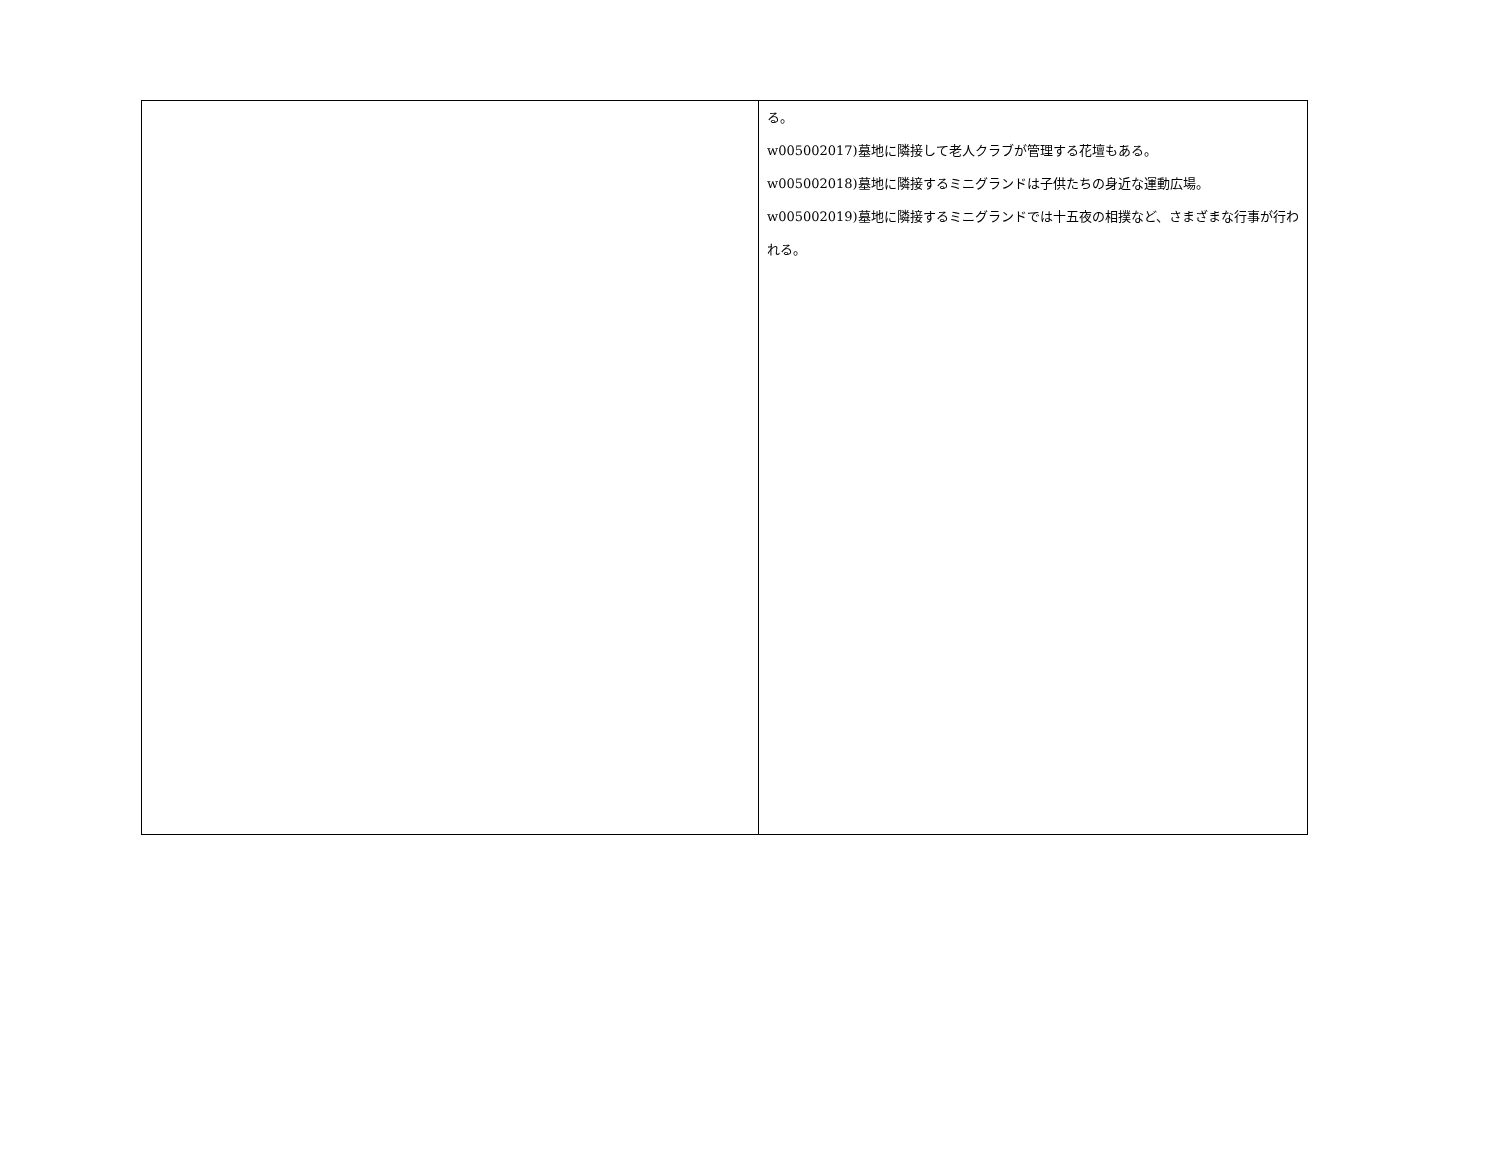| | る。 w005002017)墓地に隣接して老人クラブが管理する花壇もある。 w005002018)墓地に隣接するミニグランドは子供たちの身近な運動広場。 w005002019)墓地に隣接するミニグランドでは十五夜の相撲など、さまざまな行事が行われる。 |